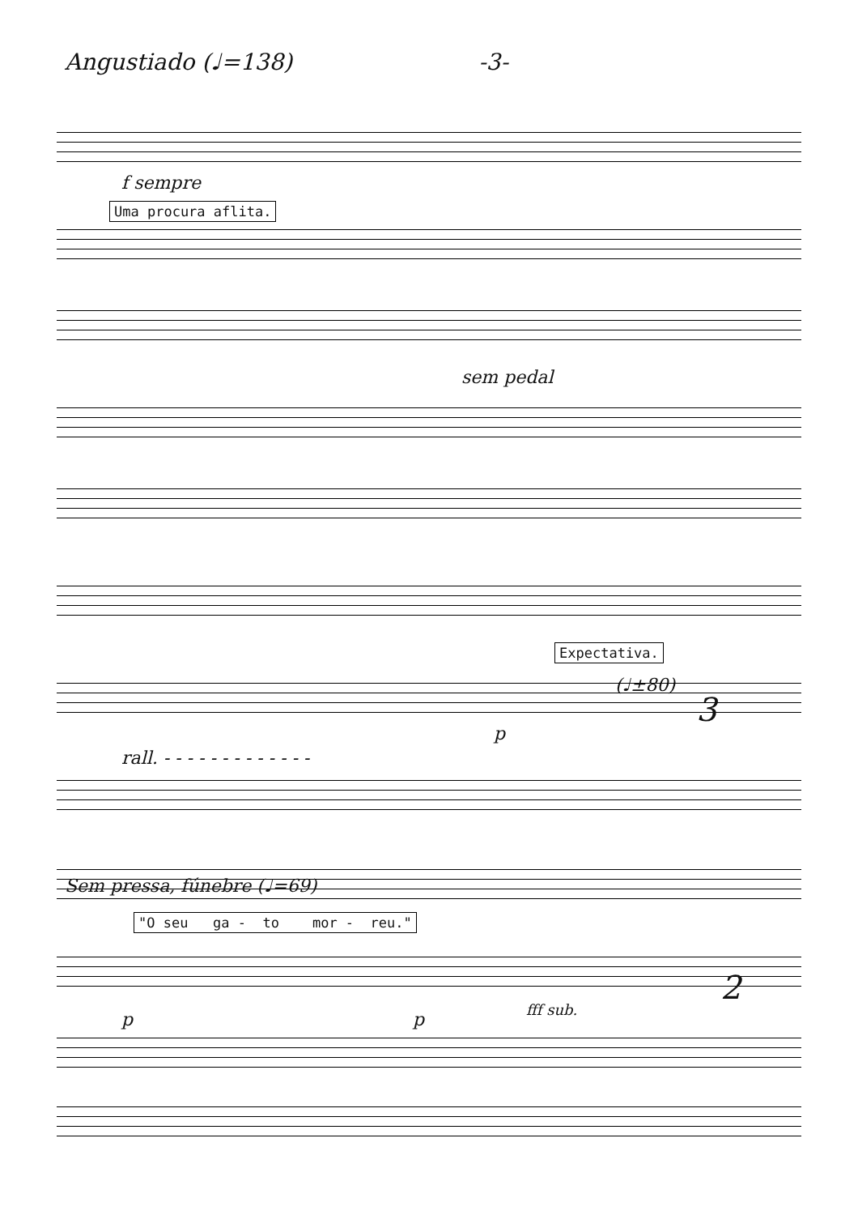Angustiado (♩=138) -3-
f sempre
Uma procura aflita.
sem pedal
Expectativa.
(♩±80)
3
rall. - - - - - - - - - - - - -
p
Sem pressa, fúnebre (♩=69)
"O seu ga - to mor - reu."
p p fff sub.
2